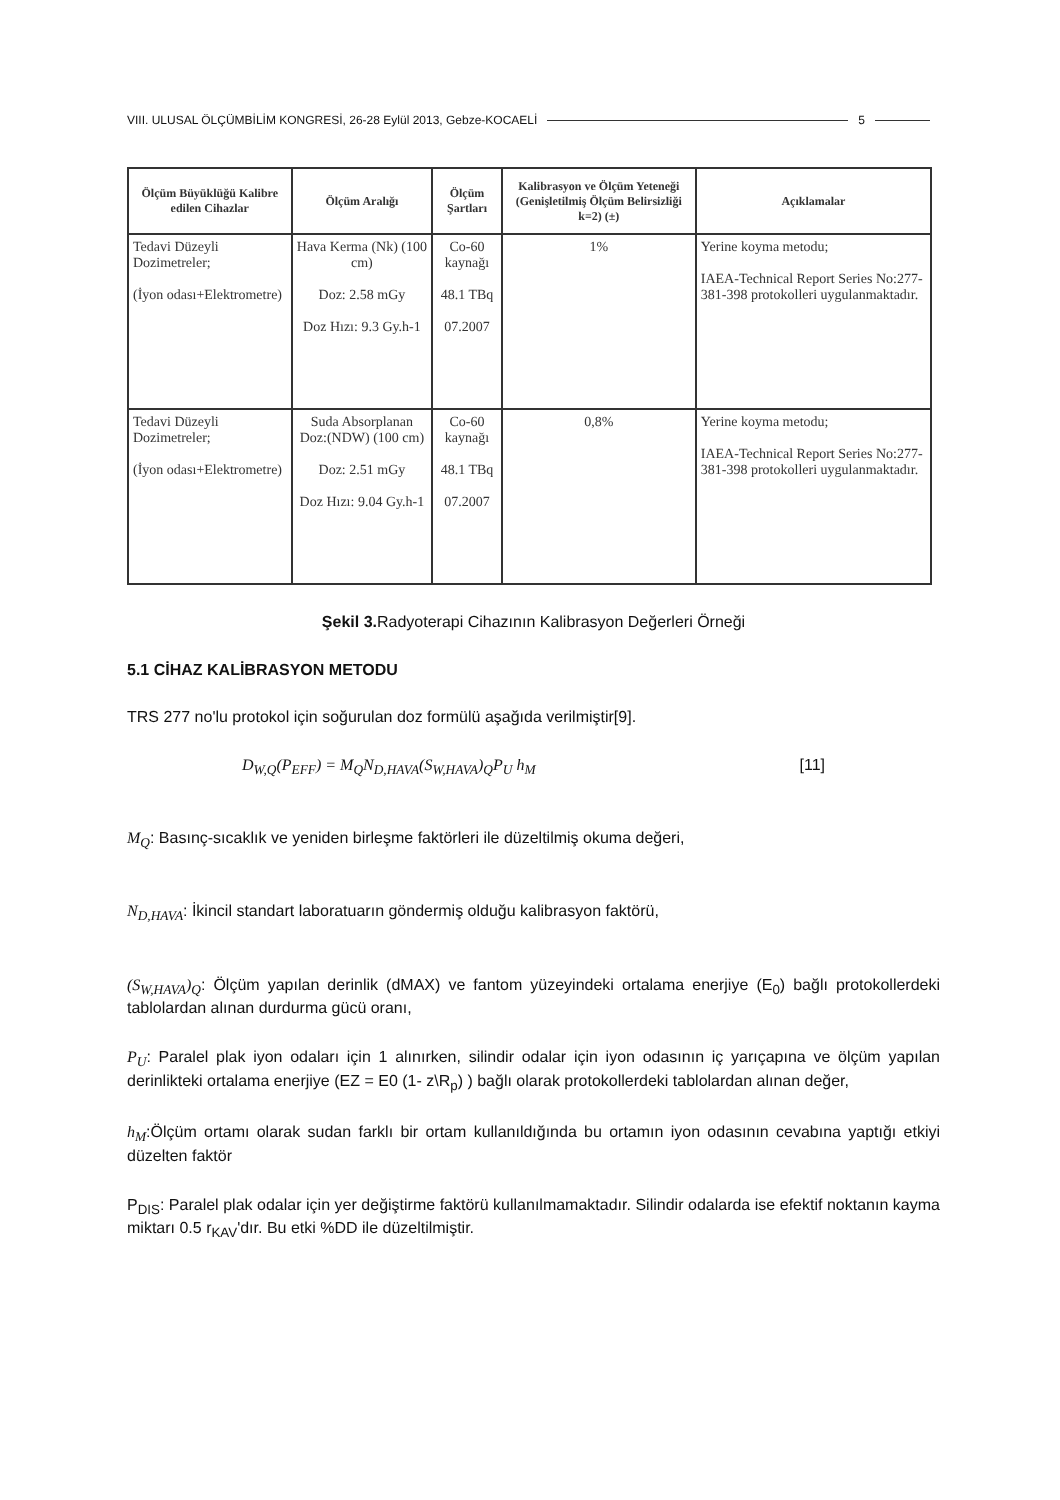VIII. ULUSAL ÖLÇÜMBİLİM KONGRESİ, 26-28 Eylül 2013, Gebze-KOCAELİ 5
| Ölçüm Büyüklüğü Kalibre edilen Cihazlar | Ölçüm Aralığı | Ölçüm Şartları | Kalibrasyon ve Ölçüm Yeteneği (Genişletilmiş Ölçüm Belirsizliği k=2) (±) | Açıklamalar |
| --- | --- | --- | --- | --- |
| Tedavi Düzeyli Dozimetreler; (İyon odası+Elektrometre) | Hava Kerma (Nk) (100 cm) Doz: 2.58 mGy Doz Hızı: 9.3 Gy.h-1 | Co-60 kaynağı 48.1 TBq 07.2007 | 1% | Yerine koyma metodu; IAEA-Technical Report Series No:277-381-398 protokolleri uygulanmaktadır. |
| Tedavi Düzeyli Dozimetreler; (İyon odası+Elektrometre) | Suda Absorplanan Doz:(NDW) (100 cm) Doz: 2.51 mGy Doz Hızı: 9.04 Gy.h-1 | Co-60 kaynağı 48.1 TBq 07.2007 | 0,8% | Yerine koyma metodu; IAEA-Technical Report Series No:277-381-398 protokolleri uygulanmaktadır. |
Şekil 3. Radyoterapi Cihazının Kalibrasyon Değerleri Örneği
5.1 CİHAZ KALİBRASYON METODU
TRS 277 no'lu protokol için soğurulan doz formülü aşağıda verilmiştir[9].
D<sub>W,Q</sub>(P<sub>EFF</sub>) = M<sub>Q</sub>N<sub>D,HAVA</sub>(S<sub>W,HAVA</sub>)<sub>Q</sub>P<sub>U</sub> h<sub>M</sub> [11]
M<sub>Q</sub>: Basınç-sıcaklık ve yeniden birleşme faktörleri ile düzeltilmiş okuma değeri,
N<sub>D,HAVA</sub>: İkincil standart laboratuarın göndermiş olduğu kalibrasyon faktörü,
(S<sub>W,HAVA</sub>)<sub>Q</sub>: Ölçüm yapılan derinlik (dMAX) ve fantom yüzeyindeki ortalama enerjiye (E<sub>0</sub>) bağlı protokollerdeki tablolardan alınan durdurma gücü oranı,
P<sub>U</sub>: Paralel plak iyon odaları için 1 alınırken, silindir odalar için iyon odasının iç yarıçapına ve ölçüm yapılan derinlikteki ortalama enerjiye (EZ = E0 (1- z\R<sub>p</sub>) ) bağlı olarak protokollerdeki tablolardan alınan değer,
h<sub>M</sub>:Ölçüm ortamı olarak sudan farklı bir ortam kullanıldığında bu ortamın iyon odasının cevabına yaptığı etkiyi düzelten faktör
P<sub>DIS</sub>: Paralel plak odalar için yer değiştirme faktörü kullanılmamaktadır. Silindir odalarda ise efektif noktanın kayma miktarı 0.5 r<sub>KAV</sub>'dır. Bu etki %DD ile düzeltilmiştir.